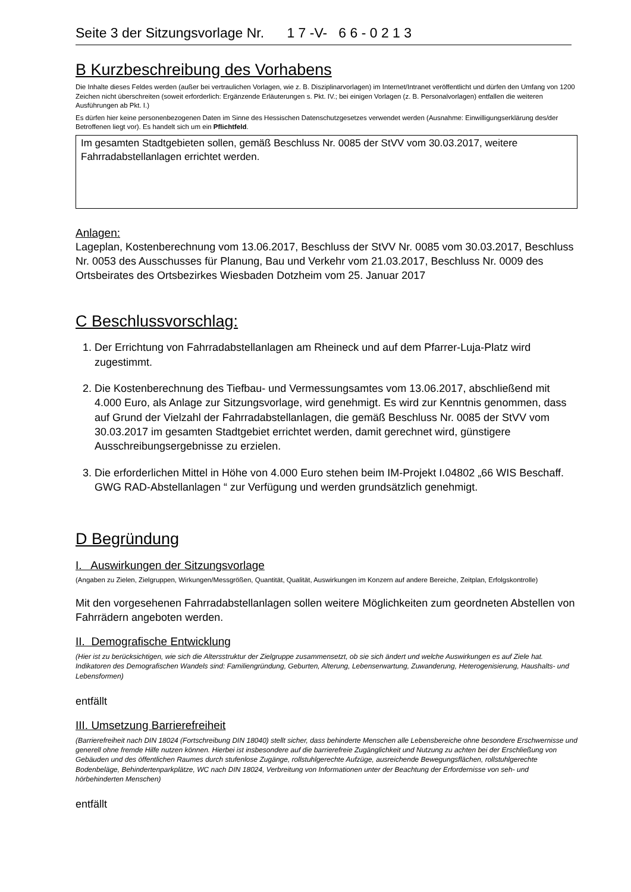Seite 3 der Sitzungsvorlage Nr. 1 7 -V- 6 6 - 0 2 1 3
B Kurzbeschreibung des Vorhabens
Die Inhalte dieses Feldes werden (außer bei vertraulichen Vorlagen, wie z. B. Disziplinarvorlagen) im Internet/Intranet veröffentlicht und dürfen den Umfang von 1200 Zeichen nicht überschreiten (soweit erforderlich: Ergänzende Erläuterungen s. Pkt. IV.; bei einigen Vorlagen (z. B. Personalvorlagen) entfallen die weiteren Ausführungen ab Pkt. I.)
Es dürfen hier keine personenbezogenen Daten im Sinne des Hessischen Datenschutzgesetzes verwendet werden (Ausnahme: Einwilligungserklärung des/der Betroffenen liegt vor). Es handelt sich um ein Pflichtfeld.
Im gesamten Stadtgebieten sollen, gemäß Beschluss Nr. 0085 der StVV vom 30.03.2017, weitere Fahrradabstellanlagen errichtet werden.
Anlagen:
Lageplan, Kostenberechnung vom 13.06.2017, Beschluss der StVV Nr. 0085 vom 30.03.2017, Beschluss Nr. 0053 des Ausschusses für Planung, Bau und Verkehr vom 21.03.2017, Beschluss Nr. 0009 des Ortsbeirates des Ortsbezirkes Wiesbaden Dotzheim vom 25. Januar 2017
C Beschlussvorschlag:
1. Der Errichtung von Fahrradabstellanlagen am Rheineck und auf dem Pfarrer-Luja-Platz wird zugestimmt.
2. Die Kostenberechnung des Tiefbau- und Vermessungsamtes vom 13.06.2017, abschließend mit 4.000 Euro, als Anlage zur Sitzungsvorlage, wird genehmigt. Es wird zur Kenntnis genommen, dass auf Grund der Vielzahl der Fahrradabstellanlagen, die gemäß Beschluss Nr. 0085 der StVV vom 30.03.2017 im gesamten Stadtgebiet errichtet werden, damit gerechnet wird, günstigere Ausschreibungsergebnisse zu erzielen.
3. Die erforderlichen Mittel in Höhe von 4.000 Euro stehen beim IM-Projekt I.04802 „66 WIS Beschaff. GWG RAD-Abstellanlagen “ zur Verfügung und werden grundsätzlich genehmigt.
D Begründung
I. Auswirkungen der Sitzungsvorlage
(Angaben zu Zielen, Zielgruppen, Wirkungen/Messgrößen, Quantität, Qualität, Auswirkungen im Konzern auf andere Bereiche, Zeitplan, Erfolgskontrolle)
Mit den vorgesehenen Fahrradabstellanlagen sollen weitere Möglichkeiten zum geordneten Abstellen von Fahrrädern angeboten werden.
II. Demografische Entwicklung
(Hier ist zu berücksichtigen, wie sich die Altersstruktur der Zielgruppe zusammensetzt, ob sie sich ändert und welche Auswirkungen es auf Ziele hat. Indikatoren des Demografischen Wandels sind: Familiengründung, Geburten, Alterung, Lebenserwartung, Zuwanderung, Heterogenisierung, Haushalts- und Lebensformen)
entfällt
III. Umsetzung Barrierefreiheit
(Barrierefreiheit nach DIN 18024 (Fortschreibung DIN 18040) stellt sicher, dass behinderte Menschen alle Lebensbereiche ohne besondere Erschwernisse und generell ohne fremde Hilfe nutzen können. Hierbei ist insbesondere auf die barrierefreie Zugänglichkeit und Nutzung zu achten bei der Erschließung von Gebäuden und des öffentlichen Raumes durch stufenlose Zugänge, rollstuhlgerechte Aufzüge, ausreichende Bewegungsflächen, rollstuhlgerechte Bodenbeläge, Behindertenparkplätze, WC nach DIN 18024, Verbreitung von Informationen unter der Beachtung der Erfordernisse von seh- und hörbehinderten Menschen)
entfällt